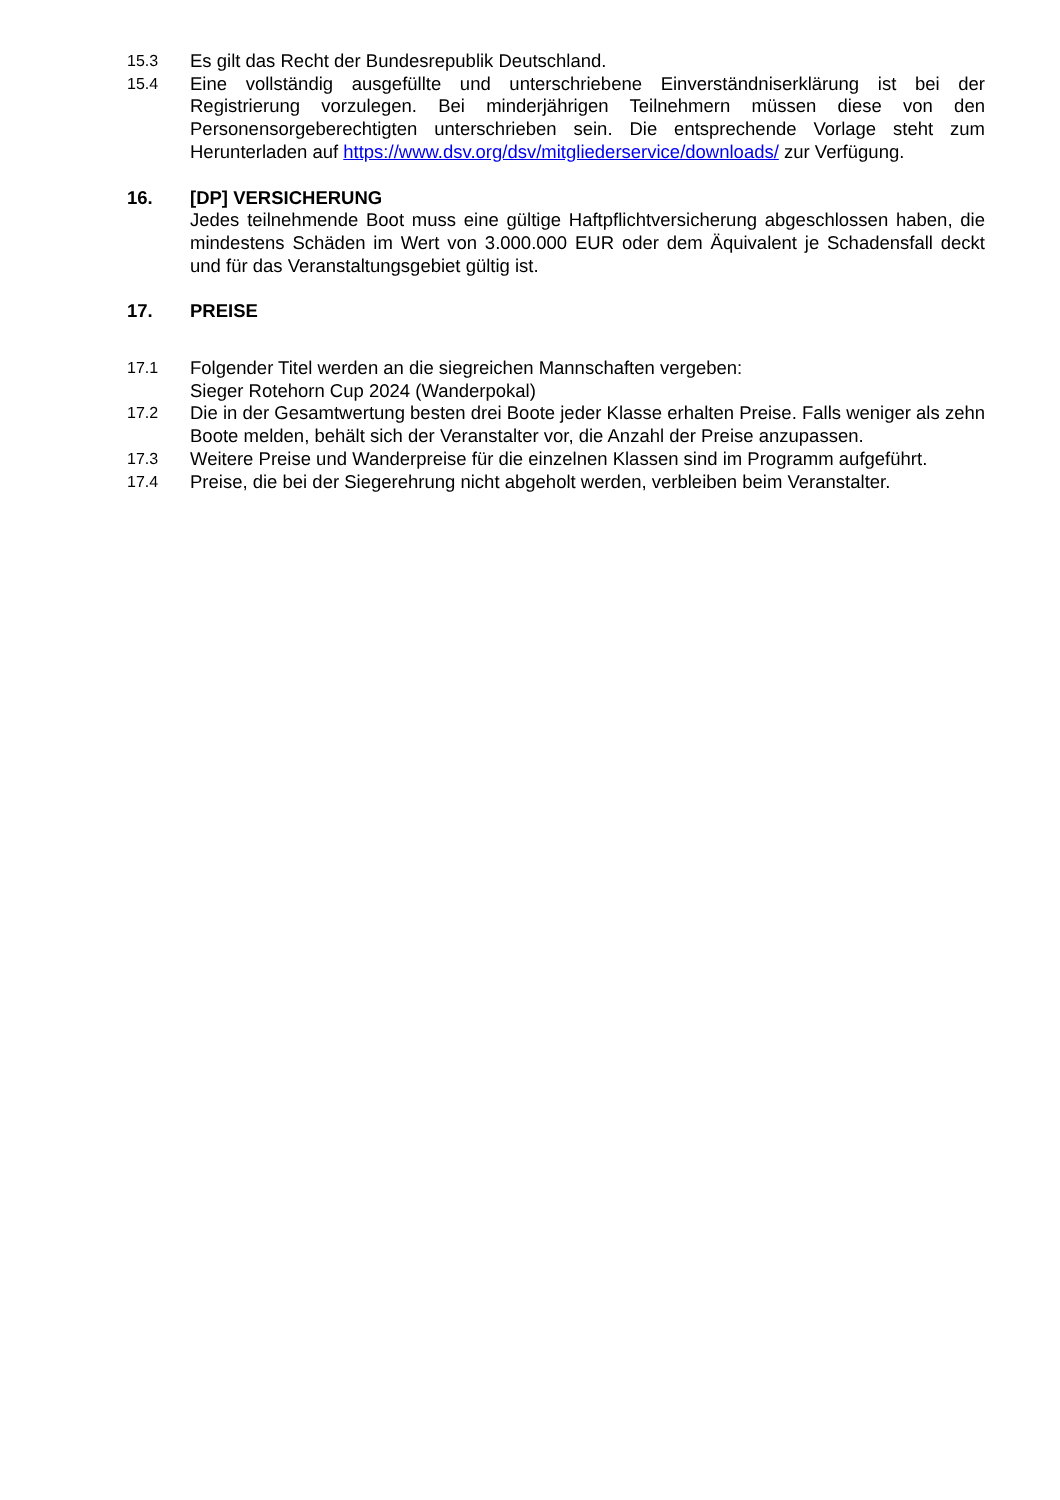15.3
Es gilt das Recht der Bundesrepublik Deutschland.
15.4
Eine vollständig ausgefüllte und unterschriebene Einverständniserklärung ist bei der Registrierung vorzulegen. Bei minderjährigen Teilnehmern müssen diese von den Personensorgeberechtigten unterschrieben sein. Die entsprechende Vorlage steht zum Herunterladen auf https://www.dsv.org/dsv/mitgliederservice/downloads/ zur Verfügung.
16. [DP] VERSICHERUNG
Jedes teilnehmende Boot muss eine gültige Haftpflichtversicherung abgeschlossen haben, die mindestens Schäden im Wert von 3.000.000 EUR oder dem Äquivalent je Schadensfall deckt und für das Veranstaltungsgebiet gültig ist.
17. PREISE
17.1
Folgender Titel werden an die siegreichen Mannschaften vergeben:
Sieger Rotehorn Cup 2024 (Wanderpokal)
17.2
Die in der Gesamtwertung besten drei Boote jeder Klasse erhalten Preise. Falls weniger als zehn Boote melden, behält sich der Veranstalter vor, die Anzahl der Preise anzupassen.
17.3
Weitere Preise und Wanderpreise für die einzelnen Klassen sind im Programm aufgeführt.
17.4
Preise, die bei der Siegerehrung nicht abgeholt werden, verbleiben beim Veranstalter.